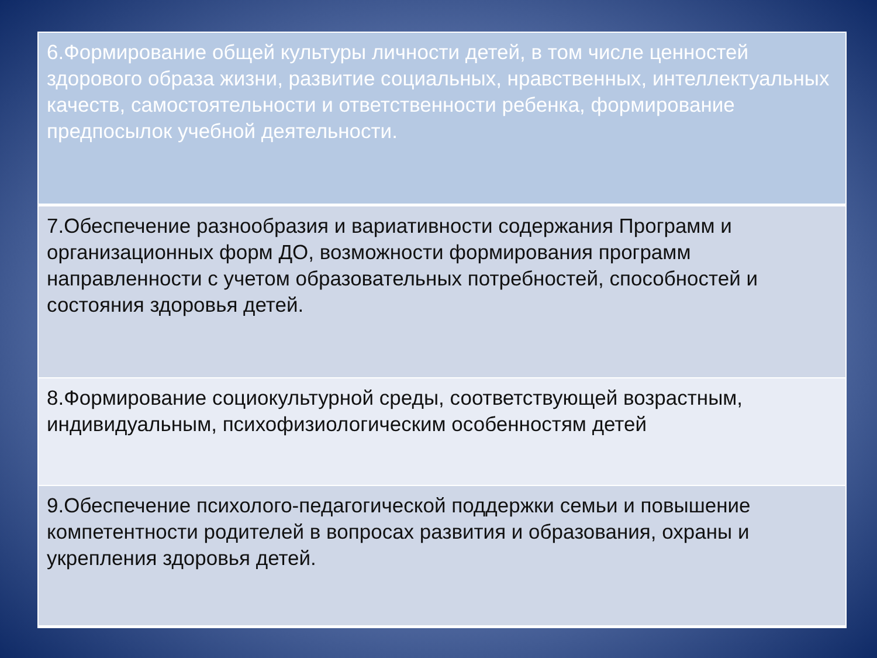| 6.Формирование общей культуры личности детей, в том числе ценностей здорового образа жизни, развитие социальных, нравственных, интеллектуальных качеств, самостоятельности и ответственности ребенка, формирование предпосылок учебной деятельности. |
| 7.Обеспечение разнообразия и вариативности содержания Программ и организационных форм ДО, возможности формирования программ направленности с учетом образовательных потребностей, способностей и состояния здоровья детей. |
| 8.Формирование социокультурной среды, соответствующей возрастным, индивидуальным, психофизиологическим особенностям детей |
| 9.Обеспечение психолого-педагогической поддержки семьи и повышение компетентности родителей в вопросах развития и образования, охраны и укрепления здоровья детей. |